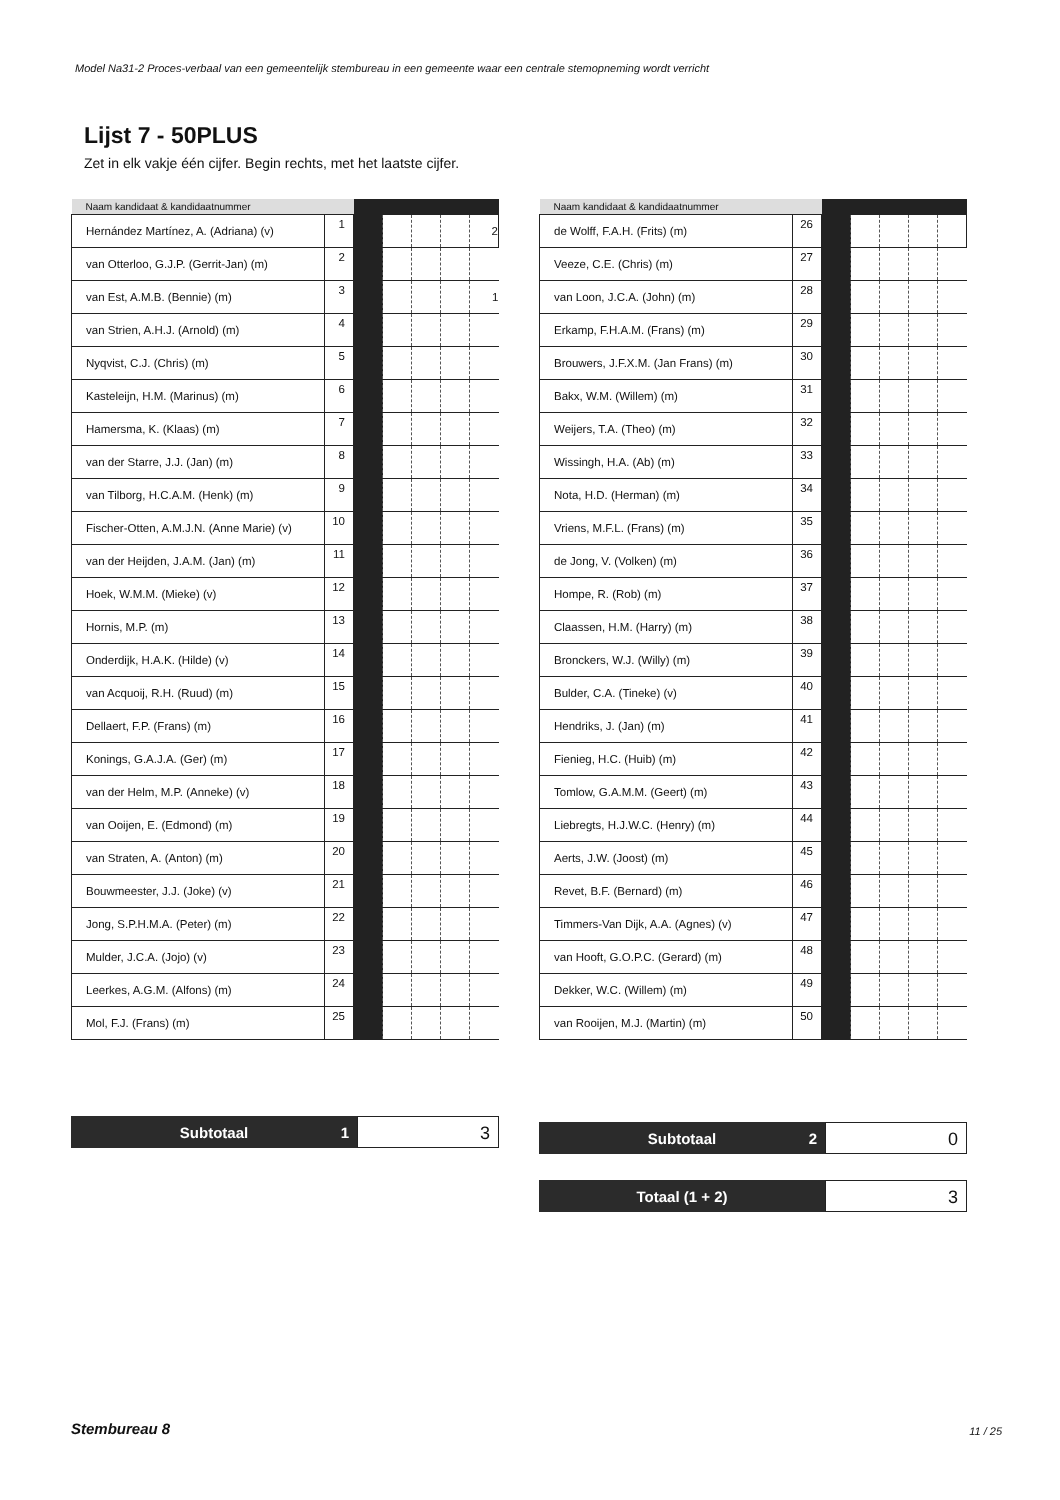Model Na31-2 Proces-verbaal van een gemeentelijk stembureau in een gemeente waar een centrale stemopneming wordt verricht
Lijst 7 - 50PLUS
Zet in elk vakje één cijfer. Begin rechts, met het laatste cijfer.
| Naam kandidaat & kandidaatnummer | | | | | | |
| --- | --- | --- | --- | --- | --- | --- |
| Hernández Martínez, A. (Adriana) (v) | 1 | | | | | 2 |
| van Otterloo, G.J.P. (Gerrit-Jan) (m) | 2 | | | | | |
| van Est, A.M.B. (Bennie) (m) | 3 | | | | | 1 |
| van Strien, A.H.J. (Arnold) (m) | 4 | | | | | |
| Nyqvist, C.J. (Chris) (m) | 5 | | | | | |
| Kasteleijn, H.M. (Marinus) (m) | 6 | | | | | |
| Hamersma, K. (Klaas) (m) | 7 | | | | | |
| van der Starre, J.J. (Jan) (m) | 8 | | | | | |
| van Tilborg, H.C.A.M. (Henk) (m) | 9 | | | | | |
| Fischer-Otten, A.M.J.N. (Anne Marie) (v) | 10 | | | | | |
| van der Heijden, J.A.M. (Jan) (m) | 11 | | | | | |
| Hoek, W.M.M. (Mieke) (v) | 12 | | | | | |
| Hornis, M.P. (m) | 13 | | | | | |
| Onderdijk, H.A.K. (Hilde) (v) | 14 | | | | | |
| van Acquoij, R.H. (Ruud) (m) | 15 | | | | | |
| Dellaert, F.P. (Frans) (m) | 16 | | | | | |
| Konings, G.A.J.A. (Ger) (m) | 17 | | | | | |
| van der Helm, M.P. (Anneke) (v) | 18 | | | | | |
| van Ooijen, E. (Edmond) (m) | 19 | | | | | |
| van Straten, A. (Anton) (m) | 20 | | | | | |
| Bouwmeester, J.J. (Joke) (v) | 21 | | | | | |
| Jong, S.P.H.M.A. (Peter) (m) | 22 | | | | | |
| Mulder, J.C.A. (Jojo) (v) | 23 | | | | | |
| Leerkes, A.G.M. (Alfons) (m) | 24 | | | | | |
| Mol, F.J. (Frans) (m) | 25 | | | | | |
Subtotaal 1
3
| Naam kandidaat & kandidaatnummer | | | | | | |
| --- | --- | --- | --- | --- | --- | --- |
| de Wolff, F.A.H. (Frits) (m) | 26 | | | | | |
| Veeze, C.E. (Chris) (m) | 27 | | | | | |
| van Loon, J.C.A. (John) (m) | 28 | | | | | |
| Erkamp, F.H.A.M. (Frans) (m) | 29 | | | | | |
| Brouwers, J.F.X.M. (Jan Frans) (m) | 30 | | | | | |
| Bakx, W.M. (Willem) (m) | 31 | | | | | |
| Weijers, T.A. (Theo) (m) | 32 | | | | | |
| Wissingh, H.A. (Ab) (m) | 33 | | | | | |
| Nota, H.D. (Herman) (m) | 34 | | | | | |
| Vriens, M.F.L. (Frans) (m) | 35 | | | | | |
| de Jong, V. (Volken) (m) | 36 | | | | | |
| Hompe, R. (Rob) (m) | 37 | | | | | |
| Claassen, H.M. (Harry) (m) | 38 | | | | | |
| Bronckers, W.J. (Willy) (m) | 39 | | | | | |
| Bulder, C.A. (Tineke) (v) | 40 | | | | | |
| Hendriks, J. (Jan) (m) | 41 | | | | | |
| Fienieg, H.C. (Huib) (m) | 42 | | | | | |
| Tomlow, G.A.M.M. (Geert) (m) | 43 | | | | | |
| Liebregts, H.J.W.C. (Henry) (m) | 44 | | | | | |
| Aerts, J.W. (Joost) (m) | 45 | | | | | |
| Revet, B.F. (Bernard) (m) | 46 | | | | | |
| Timmers-Van Dijk, A.A. (Agnes) (v) | 47 | | | | | |
| van Hooft, G.O.P.C. (Gerard) (m) | 48 | | | | | |
| Dekker, W.C. (Willem) (m) | 49 | | | | | |
| van Rooijen, M.J. (Martin) (m) | 50 | | | | | |
Subtotaal 2
0
Totaal (1 + 2)
3
Stembureau 8 11 / 25